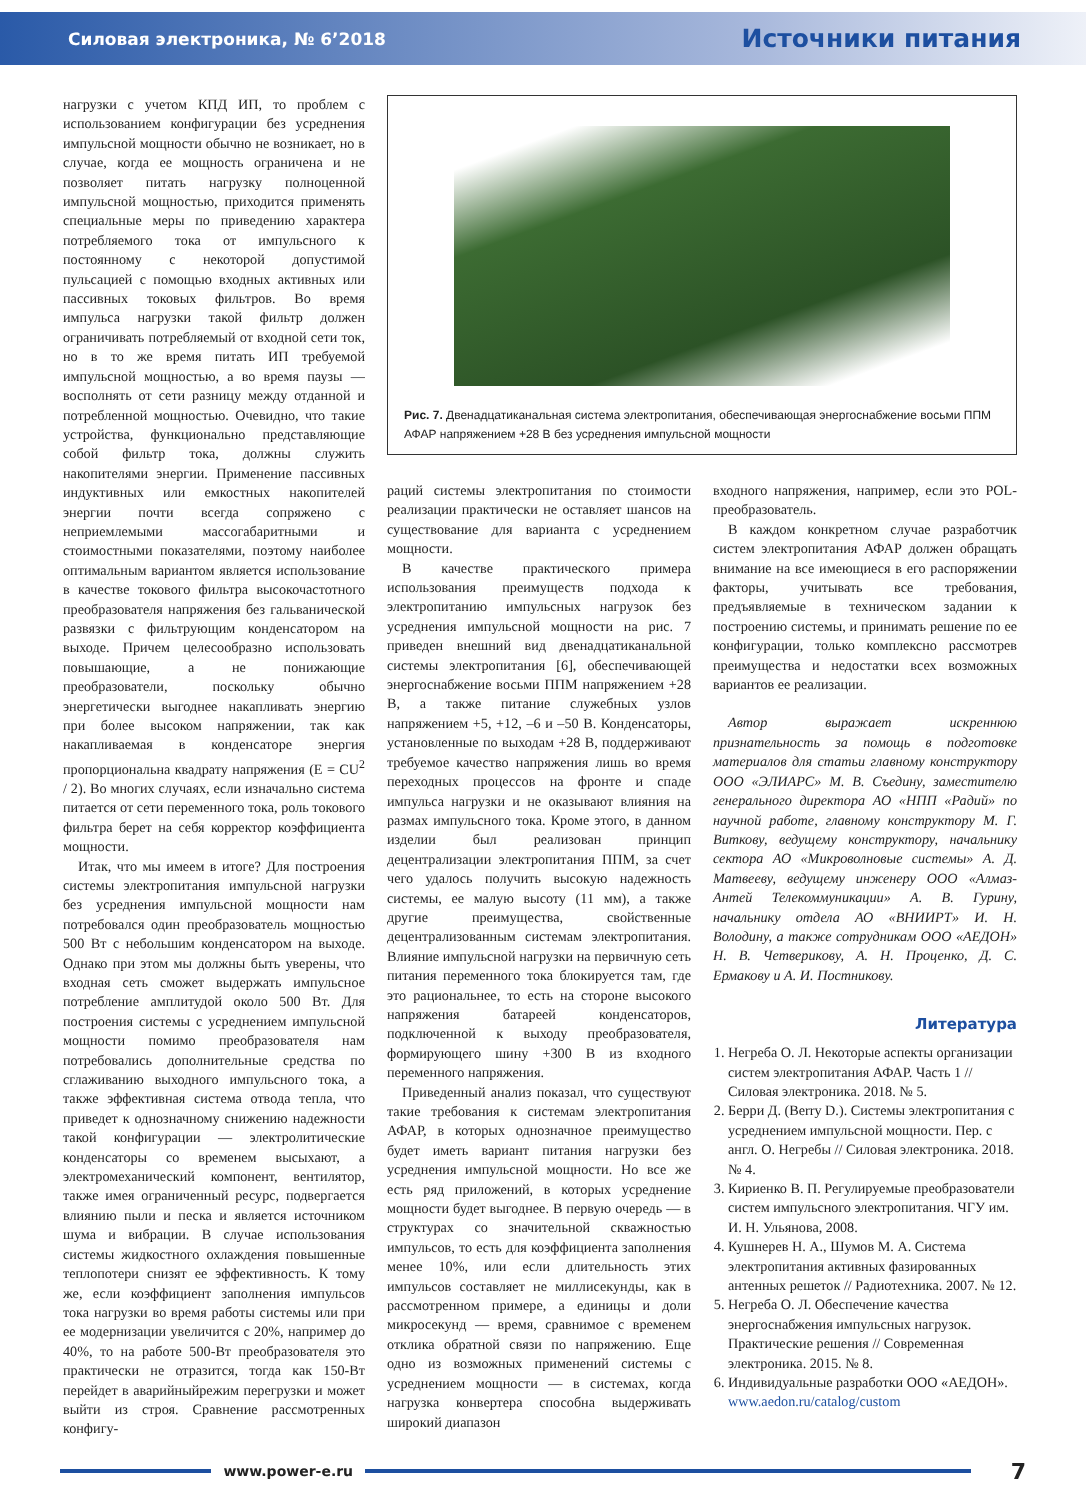Силовая электроника, № 6’2018 Источники питания
нагрузки с учетом КПД ИП, то проблем с использованием конфигурации без усреднения импульсной мощности обычно не возникает, но в случае, когда ее мощность ограничена и не позволяет питать нагрузку полноценной импульсной мощностью, приходится применять специальные меры по приведению характера потребляемого тока от импульсного к постоянному с некоторой допустимой пульсацией с помощью входных активных или пассивных токовых фильтров. Во время импульса нагрузки такой фильтр должен ограничивать потребляемый от входной сети ток, но в то же время питать ИП требуемой импульсной мощностью, а во время паузы — восполнять от сети разницу между отданной и потребленной мощностью. Очевидно, что такие устройства, функционально представляющие собой фильтр тока, должны служить накопителями энергии. Применение пассивных индуктивных или емкостных накопителей энергии почти всегда сопряжено с неприемлемыми массогабаритными и стоимостными показателями, поэтому наиболее оптимальным вариантом является использование в качестве токового фильтра высокочастотного преобразователя напряжения без гальванической развязки с фильтрующим конденсатором на выходе. Причем целесообразно использовать повышающие, а не понижающие преобразователи, поскольку обычно энергетически выгоднее накапливать энергию при более высоком напряжении, так как накапливаемая в конденсаторе энергия пропорциональна квадрату напряжения (E = CU<sup>2</sup> / 2). Во многих случаях, если изначально система питается от сети переменного тока, роль токового фильтра берет на себя корректор коэффициента мощности.
Итак, что мы имеем в итоге? Для построения системы электропитания импульсной нагрузки без усреднения импульсной мощности нам потребовался один преобразователь мощностью 500 Вт с небольшим конденсатором на выходе. Однако при этом мы должны быть уверены, что входная сеть сможет выдержать импульсное потребление амплитудой около 500 Вт. Для построения системы с усреднением импульсной мощности помимо преобразователя нам потребовались дополнительные средства по сглаживанию выходного импульсного тока, а также эффективная система отвода тепла, что приведет к однозначному снижению надежности такой конфигурации — электролитические конденсаторы со временем высыхают, а электромеханический компонент, вентилятор, также имея ограниченный ресурс, подвергается влиянию пыли и песка и является источником шума и вибрации. В случае использования системы жидкостного охлаждения повышенные теплопотери снизят ее эффективность. К тому же, если коэффициент заполнения импульсов тока нагрузки во время работы системы или при ее модернизации увеличится с 20%, например до 40%, то на работе 500-Вт преобразователя это практически не отразится, тогда как 150-Вт перейдет в аварийныйрежим перегрузки и может выйти из строя. Сравнение рассмотренных конфигу-
Рис. 7. Двенадцатиканальная система электропитания, обеспечивающая энергоснабжение восьми ППМ АФАР напряжением +28 В без усреднения импульсной мощности
раций системы электропитания по стоимости реализации практически не оставляет шансов на существование для варианта с усреднением мощности.
В качестве практического примера использования преимуществ подхода к электропитанию импульсных нагрузок без усреднения импульсной мощности на рис. 7 приведен внешний вид двенадцатиканальной системы электропитания [6], обеспечивающей энергоснабжение восьми ППМ напряжением +28 В, а также питание служебных узлов напряжением +5, +12, –6 и –50 В. Конденсаторы, установленные по выходам +28 В, поддерживают требуемое качество напряжения лишь во время переходных процессов на фронте и спаде импульса нагрузки и не оказывают влияния на размах импульсного тока. Кроме этого, в данном изделии был реализован принцип децентрализации электропитания ППМ, за счет чего удалось получить высокую надежность системы, ее малую высоту (11 мм), а также другие преимущества, свойственные децентрализованным системам электропитания. Влияние импульсной нагрузки на первичную сеть питания переменного тока блокируется там, где это рациональнее, то есть на стороне высокого напряжения батареей конденсаторов, подключенной к выходу преобразователя, формирующего шину +300 В из входного переменного напряжения.
Приведенный анализ показал, что существуют такие требования к системам электропитания АФАР, в которых однозначное преимущество будет иметь вариант питания нагрузки без усреднения импульсной мощности. Но все же есть ряд приложений, в которых усреднение мощности будет выгоднее. В первую очередь — в структурах со значительной скважностью импульсов, то есть для коэффициента заполнения менее 10%, или если длительность этих импульсов составляет не миллисекунды, как в рассмотренном примере, а единицы и доли микросекунд — время, сравнимое с временем отклика обратной связи по напряжению. Еще одно из возможных применений системы с усреднением мощности — в системах, когда нагрузка конвертера способна выдерживать широкий диапазон
входного напряжения, например, если это POL-преобразователь.
В каждом конкретном случае разработчик систем электропитания АФАР должен обращать внимание на все имеющиеся в его распоряжении факторы, учитывать все требования, предъявляемые в техническом задании к построению системы, и принимать решение по ее конфигурации, только комплексно рассмотрев преимущества и недостатки всех возможных вариантов ее реализации.
Автор выражает искреннюю признательность за помощь в подготовке материалов для статьи главному конструктору ООО «ЭЛИАРС» М. В. Съедину, заместителю генерального директора АО «НПП «Радий» по научной работе, главному конструктору М. Г. Виткову, ведущему конструктору, начальнику сектора АО «Микроволновые системы» А. Д. Матвееву, ведущему инженеру ООО «Алмаз-Антей Телекоммуникации» А. В. Гурину, начальнику отдела АО «ВНИИРТ» И. Н. Володину, а также сотрудникам ООО «АЕДОН» Н. В. Четверикову, А. Н. Проценко, Д. С. Ермакову и А. И. Постникову.
Литература
1. Негреба О. Л. Некоторые аспекты организации систем электропитания АФАР. Часть 1 // Силовая электроника. 2018. № 5.
2. Берри Д. (Berry D.). Системы электропитания с усреднением импульсной мощности. Пер. с англ. О. Негребы // Силовая электроника. 2018. № 4.
3. Кириенко В. П. Регулируемые преобразователи систем импульсного электропитания. ЧГУ им. И. Н. Ульянова, 2008.
4. Кушнерев Н. А., Шумов М. А. Система электропитания активных фазированных антенных решеток // Радиотехника. 2007. № 12.
5. Негреба О. Л. Обеспечение качества энергоснабжения импульсных нагрузок. Практические решения // Современная электроника. 2015. № 8.
6. Индивидуальные разработки ООО «АЕДОН». www.aedon.ru/catalog/custom
www.power-e.ru
7